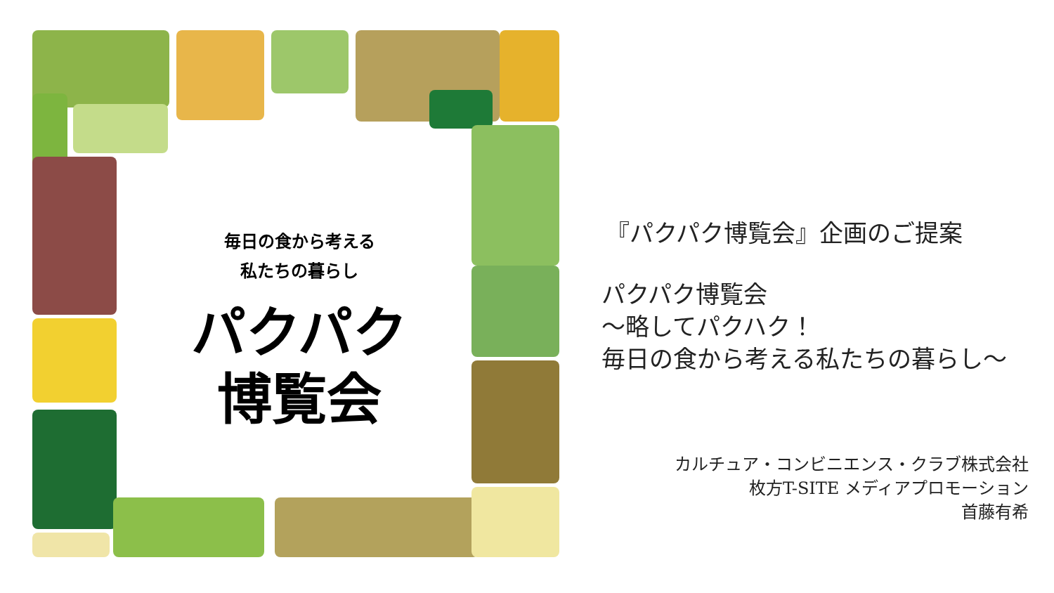毎日の食から考える
私たちの暮らし
パクパク
博覧会
『パクパク博覧会』企画のご提案
パクパク博覧会
～略してパクハク！
毎日の食から考える私たちの暮らし～
カルチュア・コンビニエンス・クラブ株式会社
枚方T-SITE メディアプロモーション
首藤有希